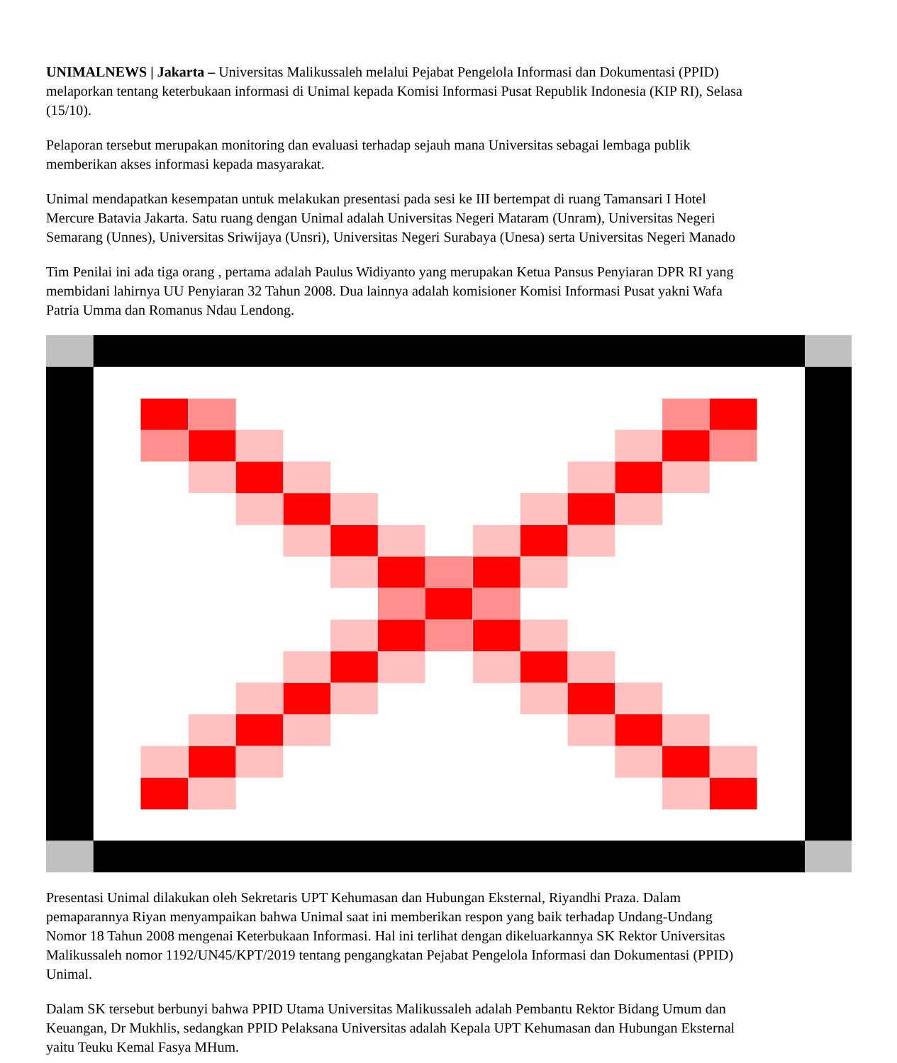UNIMALNEWS | Jakarta – Universitas Malikussaleh melalui Pejabat Pengelola Informasi dan Dokumentasi (PPID)
melaporkan tentang keterbukaan informasi di Unimal kepada Komisi Informasi Pusat Republik Indonesia (KIP RI), Selasa
(15/10).
Pelaporan tersebut merupakan monitoring dan evaluasi terhadap sejauh mana Universitas sebagai lembaga publik
memberikan akses informasi kepada masyarakat.
Unimal mendapatkan kesempatan untuk melakukan presentasi pada sesi ke III bertempat di ruang Tamansari I Hotel
Mercure Batavia Jakarta. Satu ruang dengan Unimal adalah Universitas Negeri Mataram (Unram), Universitas Negeri
Semarang (Unnes), Universitas Sriwijaya (Unsri), Universitas Negeri Surabaya (Unesa) serta Universitas Negeri Manado
Tim Penilai ini ada tiga orang , pertama adalah Paulus Widiyanto yang merupakan Ketua Pansus Penyiaran DPR RI yang
membidani lahirnya UU Penyiaran 32 Tahun 2008. Dua lainnya adalah komisioner Komisi Informasi Pusat yakni Wafa
Patria Umma dan Romanus Ndau Lendong.
Presentasi Unimal dilakukan oleh Sekretaris UPT Kehumasan dan Hubungan Eksternal, Riyandhi Praza. Dalam
pemaparannya Riyan menyampaikan bahwa Unimal saat ini memberikan respon yang baik terhadap Undang-Undang
Nomor 18 Tahun 2008 mengenai Keterbukaan Informasi. Hal ini terlihat dengan dikeluarkannya SK Rektor Universitas
Malikussaleh nomor 1192/UN45/KPT/2019 tentang pengangkatan Pejabat Pengelola Informasi dan Dokumentasi (PPID)
Unimal.
Dalam SK tersebut berbunyi bahwa PPID Utama Universitas Malikussaleh adalah Pembantu Rektor Bidang Umum dan
Keuangan, Dr Mukhlis, sedangkan PPID Pelaksana Universitas adalah Kepala UPT Kehumasan dan Hubungan Eksternal
yaitu Teuku Kemal Fasya MHum.